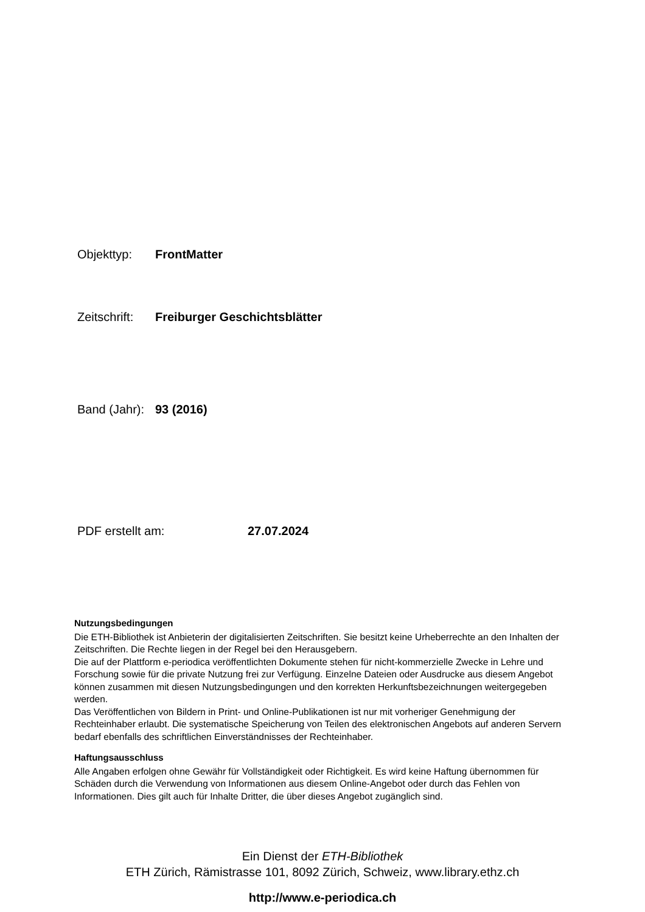Objekttyp: FrontMatter
Zeitschrift: Freiburger Geschichtsblätter
Band (Jahr): 93 (2016)
PDF erstellt am: 27.07.2024
Nutzungsbedingungen
Die ETH-Bibliothek ist Anbieterin der digitalisierten Zeitschriften. Sie besitzt keine Urheberrechte an den Inhalten der Zeitschriften. Die Rechte liegen in der Regel bei den Herausgebern.
Die auf der Plattform e-periodica veröffentlichten Dokumente stehen für nicht-kommerzielle Zwecke in Lehre und Forschung sowie für die private Nutzung frei zur Verfügung. Einzelne Dateien oder Ausdrucke aus diesem Angebot können zusammen mit diesen Nutzungsbedingungen und den korrekten Herkunftsbezeichnungen weitergegeben werden.
Das Veröffentlichen von Bildern in Print- und Online-Publikationen ist nur mit vorheriger Genehmigung der Rechteinhaber erlaubt. Die systematische Speicherung von Teilen des elektronischen Angebots auf anderen Servern bedarf ebenfalls des schriftlichen Einverständnisses der Rechteinhaber.
Haftungsausschluss
Alle Angaben erfolgen ohne Gewähr für Vollständigkeit oder Richtigkeit. Es wird keine Haftung übernommen für Schäden durch die Verwendung von Informationen aus diesem Online-Angebot oder durch das Fehlen von Informationen. Dies gilt auch für Inhalte Dritter, die über dieses Angebot zugänglich sind.
Ein Dienst der ETH-Bibliothek
ETH Zürich, Rämistrasse 101, 8092 Zürich, Schweiz, www.library.ethz.ch
http://www.e-periodica.ch